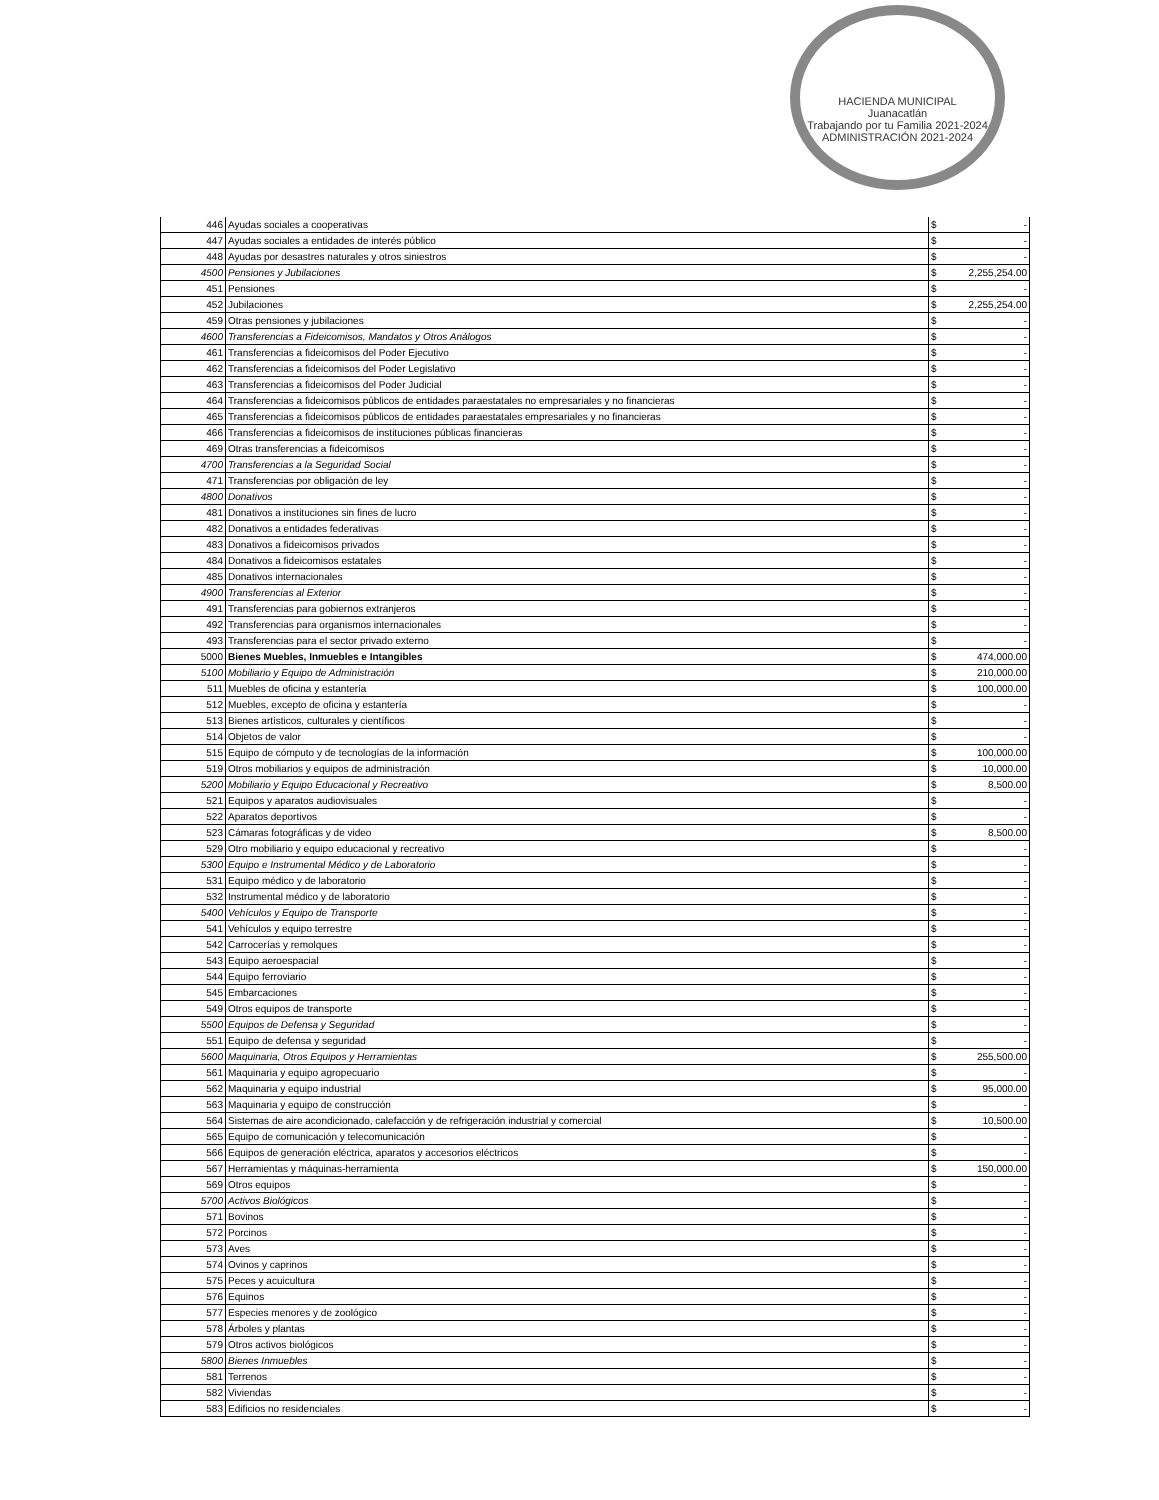HACIENDA MUNICIPAL
Juanacatlán
Trabajando por tu Familia 2021-2024
ADMINISTRACIÓN 2021-2024
| 446 | Ayudas sociales a cooperativas | $ | - |
| 447 | Ayudas sociales a entidades de interés público | $ | - |
| 448 | Ayudas por desastres naturales y otros siniestros | $ | - |
| 4500 | Pensiones y Jubilaciones | $ | 2,255,254.00 |
| 451 | Pensiones | $ | - |
| 452 | Jubilaciones | $ | 2,255,254.00 |
| 459 | Otras pensiones y jubilaciones | $ | - |
| 4600 | Transferencias a Fideicomisos, Mandatos y Otros Análogos | $ | - |
| 461 | Transferencias a fideicomisos del Poder Ejecutivo | $ | - |
| 462 | Transferencias a fideicomisos del Poder Legislativo | $ | - |
| 463 | Transferencias a fideicomisos del Poder Judicial | $ | - |
| 464 | Transferencias a fideicomisos públicos de entidades paraestatales no empresariales y no financieras | $ | - |
| 465 | Transferencias a fideicomisos públicos de entidades paraestatales empresariales y no financieras | $ | - |
| 466 | Transferencias a fideicomisos de instituciones públicas financieras | $ | - |
| 469 | Otras transferencias a fideicomisos | $ | - |
| 4700 | Transferencias a la Seguridad Social | $ | - |
| 471 | Transferencias por obligación de ley | $ | - |
| 4800 | Donativos | $ | - |
| 481 | Donativos a instituciones sin fines de lucro | $ | - |
| 482 | Donativos a entidades federativas | $ | - |
| 483 | Donativos a fideicomisos privados | $ | - |
| 484 | Donativos a fideicomisos estatales | $ | - |
| 485 | Donativos internacionales | $ | - |
| 4900 | Transferencias al Exterior | $ | - |
| 491 | Transferencias para gobiernos extranjeros | $ | - |
| 492 | Transferencias para organismos internacionales | $ | - |
| 493 | Transferencias para el sector privado externo | $ | - |
| 5000 | Bienes Muebles, Inmuebles e Intangibles | $ | 474,000.00 |
| 5100 | Mobiliario y Equipo de Administración | $ | 210,000.00 |
| 511 | Muebles de oficina y estantería | $ | 100,000.00 |
| 512 | Muebles, excepto de oficina y estantería | $ | - |
| 513 | Bienes artísticos, culturales y científicos | $ | - |
| 514 | Objetos de valor | $ | - |
| 515 | Equipo de cómputo y de tecnologías de la información | $ | 100,000.00 |
| 519 | Otros mobiliarios y equipos de administración | $ | 10,000.00 |
| 5200 | Mobiliario y Equipo Educacional y Recreativo | $ | 8,500.00 |
| 521 | Equipos y aparatos audiovisuales | $ | - |
| 522 | Aparatos deportivos | $ | - |
| 523 | Cámaras fotográficas y de video | $ | 8,500.00 |
| 529 | Otro mobiliario y equipo educacional y recreativo | $ | - |
| 5300 | Equipo e Instrumental Médico y de Laboratorio | $ | - |
| 531 | Equipo médico y de laboratorio | $ | - |
| 532 | Instrumental médico y de laboratorio | $ | - |
| 5400 | Vehículos y Equipo de Transporte | $ | - |
| 541 | Vehículos y equipo terrestre | $ | - |
| 542 | Carrocerías y remolques | $ | - |
| 543 | Equipo aeroespacial | $ | - |
| 544 | Equipo ferroviario | $ | - |
| 545 | Embarcaciones | $ | - |
| 549 | Otros equipos de transporte | $ | - |
| 5500 | Equipos de Defensa y Seguridad | $ | - |
| 551 | Equipo de defensa y seguridad | $ | - |
| 5600 | Maquinaria, Otros Equipos y Herramientas | $ | 255,500.00 |
| 561 | Maquinaria y equipo agropecuario | $ | - |
| 562 | Maquinaria y equipo industrial | $ | 95,000.00 |
| 563 | Maquinaria y equipo de construcción | $ | - |
| 564 | Sistemas de aire acondicionado, calefacción y de refrigeración industrial y comercial | $ | 10,500.00 |
| 565 | Equipo de comunicación y telecomunicación | $ | - |
| 566 | Equipos de generación eléctrica, aparatos y accesorios eléctricos | $ | - |
| 567 | Herramientas y máquinas-herramienta | $ | 150,000.00 |
| 569 | Otros equipos | $ | - |
| 5700 | Activos Biológicos | $ | - |
| 571 | Bovinos | $ | - |
| 572 | Porcinos | $ | - |
| 573 | Aves | $ | - |
| 574 | Ovinos y caprinos | $ | - |
| 575 | Peces y acuicultura | $ | - |
| 576 | Equinos | $ | - |
| 577 | Especies menores y de zoológico | $ | - |
| 578 | Árboles y plantas | $ | - |
| 579 | Otros activos biológicos | $ | - |
| 5800 | Bienes Inmuebles | $ | - |
| 581 | Terrenos | $ | - |
| 582 | Viviendas | $ | - |
| 583 | Edificios no residenciales | $ | - |